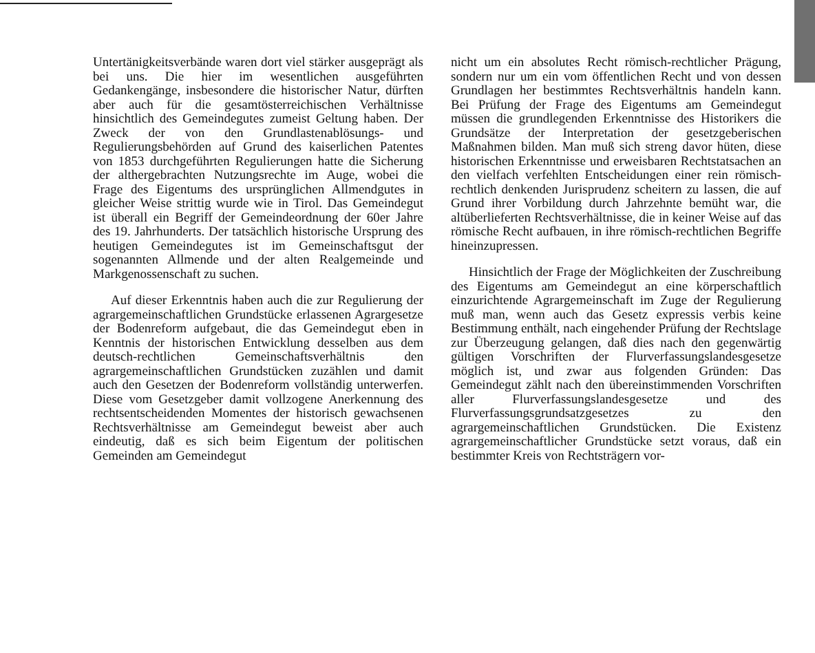Untertänigkeitsverbände waren dort viel stärker ausgeprägt als bei uns. Die hier im wesentlichen ausgeführten Gedankengänge, insbesondere die historischer Natur, dürften aber auch für die gesamtösterreichischen Verhältnisse hinsichtlich des Gemeindegutes zumeist Geltung haben. Der Zweck der von den Grundlastenablösungs- und Regulierungsbehörden auf Grund des kaiserlichen Patentes von 1853 durchgeführten Regulierungen hatte die Sicherung der althergebrachten Nutzungsrechte im Auge, wobei die Frage des Eigentums des ursprünglichen Allmendgutes in gleicher Weise strittig wurde wie in Tirol. Das Gemeindegut ist überall ein Begriff der Gemeindeordnung der 60er Jahre des 19. Jahrhunderts. Der tatsächlich historische Ursprung des heutigen Gemeindegutes ist im Gemeinschaftsgut der sogenannten Allmende und der alten Realgemeinde und Markgenossenschaft zu suchen.
Auf dieser Erkenntnis haben auch die zur Regulierung der agrargemeinschaftlichen Grundstücke erlassenen Agrargesetze der Bodenreform aufgebaut, die das Gemeindegut eben in Kenntnis der historischen Entwicklung desselben aus dem deutsch-rechtlichen Gemeinschaftsverhältnis den agrargemeinschaftlichen Grundstücken zuzählen und damit auch den Gesetzen der Bodenreform vollständig unterwerfen. Diese vom Gesetzgeber damit vollzogene Anerkennung des rechtsentscheidenden Momentes der historisch gewachsenen Rechtsverhältnisse am Gemeindegut beweist aber auch eindeutig, daß es sich beim Eigentum der politischen Gemeinden am Gemeindegut
nicht um ein absolutes Recht römisch-rechtlicher Prägung, sondern nur um ein vom öffentlichen Recht und von dessen Grundlagen her bestimmtes Rechtsverhältnis handeln kann. Bei Prüfung der Frage des Eigentums am Gemeindegut müssen die grundlegenden Erkenntnisse des Historikers die Grundsätze der Interpretation der gesetzgeberischen Maßnahmen bilden. Man muß sich streng davor hüten, diese historischen Erkenntnisse und erweisbaren Rechtstatsachen an den vielfach verfehlten Entscheidungen einer rein römisch-rechtlich denkenden Jurisprudenz scheitern zu lassen, die auf Grund ihrer Vorbildung durch Jahrzehnte bemüht war, die altüberlieferten Rechtsverhältnisse, die in keiner Weise auf das römische Recht aufbauen, in ihre römisch-rechtlichen Begriffe hineinzupressen.
Hinsichtlich der Frage der Möglichkeiten der Zuschreibung des Eigentums am Gemeindegut an eine körperschaftlich einzurichtende Agrargemeinschaft im Zuge der Regulierung muß man, wenn auch das Gesetz expressis verbis keine Bestimmung enthält, nach eingehender Prüfung der Rechtslage zur Überzeugung gelangen, daß dies nach den gegenwärtig gültigen Vorschriften der Flurverfassungslandesgesetze möglich ist, und zwar aus folgenden Gründen: Das Gemeindegut zählt nach den übereinstimmenden Vorschriften aller Flurverfassungslandesgesetze und des Flurverfassungsgrundsatzgesetzes zu den agrargemeinschaftlichen Grundstücken. Die Existenz agrargemeinschaftlicher Grundstücke setzt voraus, daß ein bestimmter Kreis von Rechtsträgern vor-